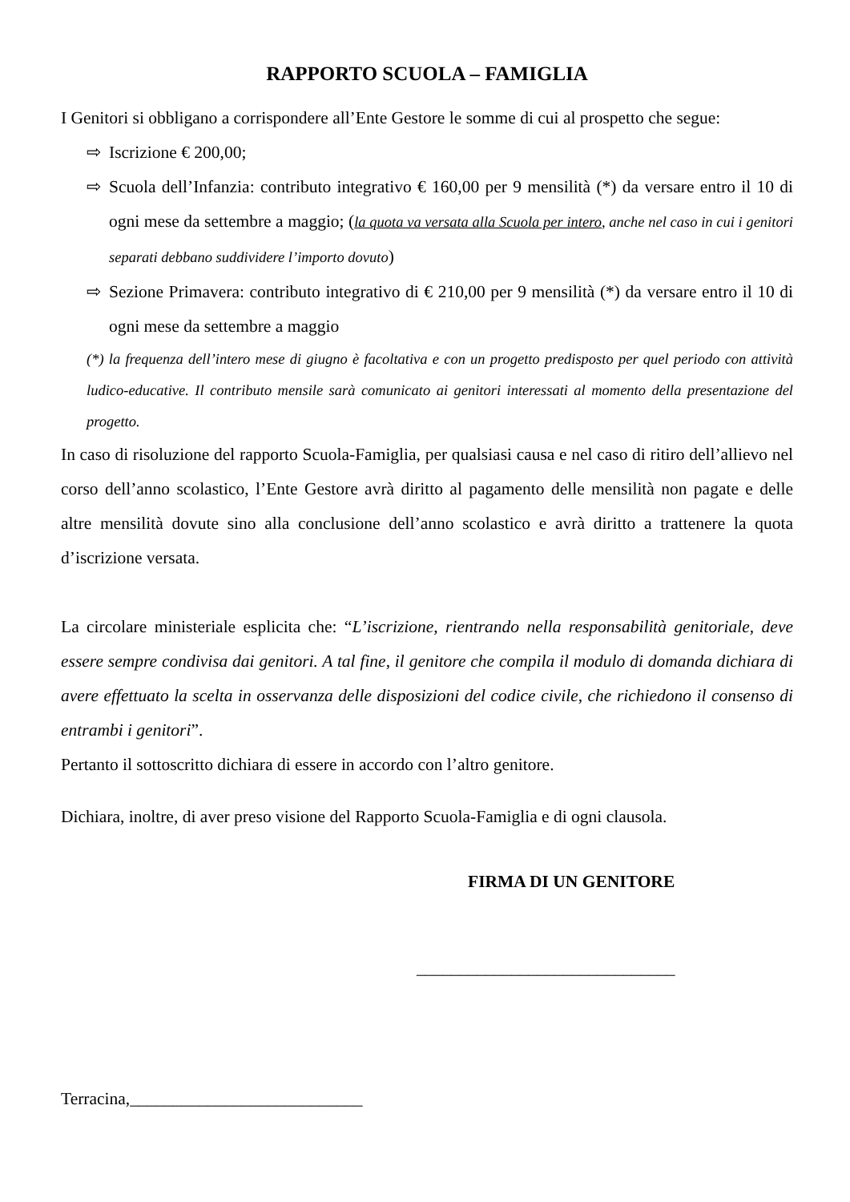RAPPORTO SCUOLA – FAMIGLIA
I Genitori si obbligano a corrispondere all’Ente Gestore le somme di cui al prospetto che segue:
⇨ Iscrizione € 200,00;
⇨ Scuola dell’Infanzia: contributo integrativo € 160,00 per 9 mensilità (*) da versare entro il 10 di ogni mese da settembre a maggio; (la quota va versata alla Scuola per intero, anche nel caso in cui i genitori separati debbano suddividere l’importo dovuto)
⇨ Sezione Primavera: contributo integrativo di € 210,00 per 9 mensilità (*) da versare entro il 10 di ogni mese da settembre a maggio
(*) la frequenza dell’intero mese di giugno è facoltativa e con un progetto predisposto per quel periodo con attività ludico-educative. Il contributo mensile sarà comunicato ai genitori interessati al momento della presentazione del progetto.
In caso di risoluzione del rapporto Scuola-Famiglia, per qualsiasi causa e nel caso di ritiro dell’allievo nel corso dell’anno scolastico, l’Ente Gestore avrà diritto al pagamento delle mensilità non pagate e delle altre mensilità dovute sino alla conclusione dell’anno scolastico e avrà diritto a trattenere la quota d’iscrizione versata.
La circolare ministeriale esplicita che: “L’iscrizione, rientrando nella responsabilità genitoriale, deve essere sempre condivisa dai genitori. A tal fine, il genitore che compila il modulo di domanda dichiara di avere effettuato la scelta in osservanza delle disposizioni del codice civile, che richiedono il consenso di entrambi i genitori”.
Pertanto il sottoscritto dichiara di essere in accordo con l’altro genitore.
Dichiara, inoltre, di aver preso visione del Rapporto Scuola-Famiglia e di ogni clausola.
FIRMA DI UN GENITORE
______________________________
Terracina,___________________________